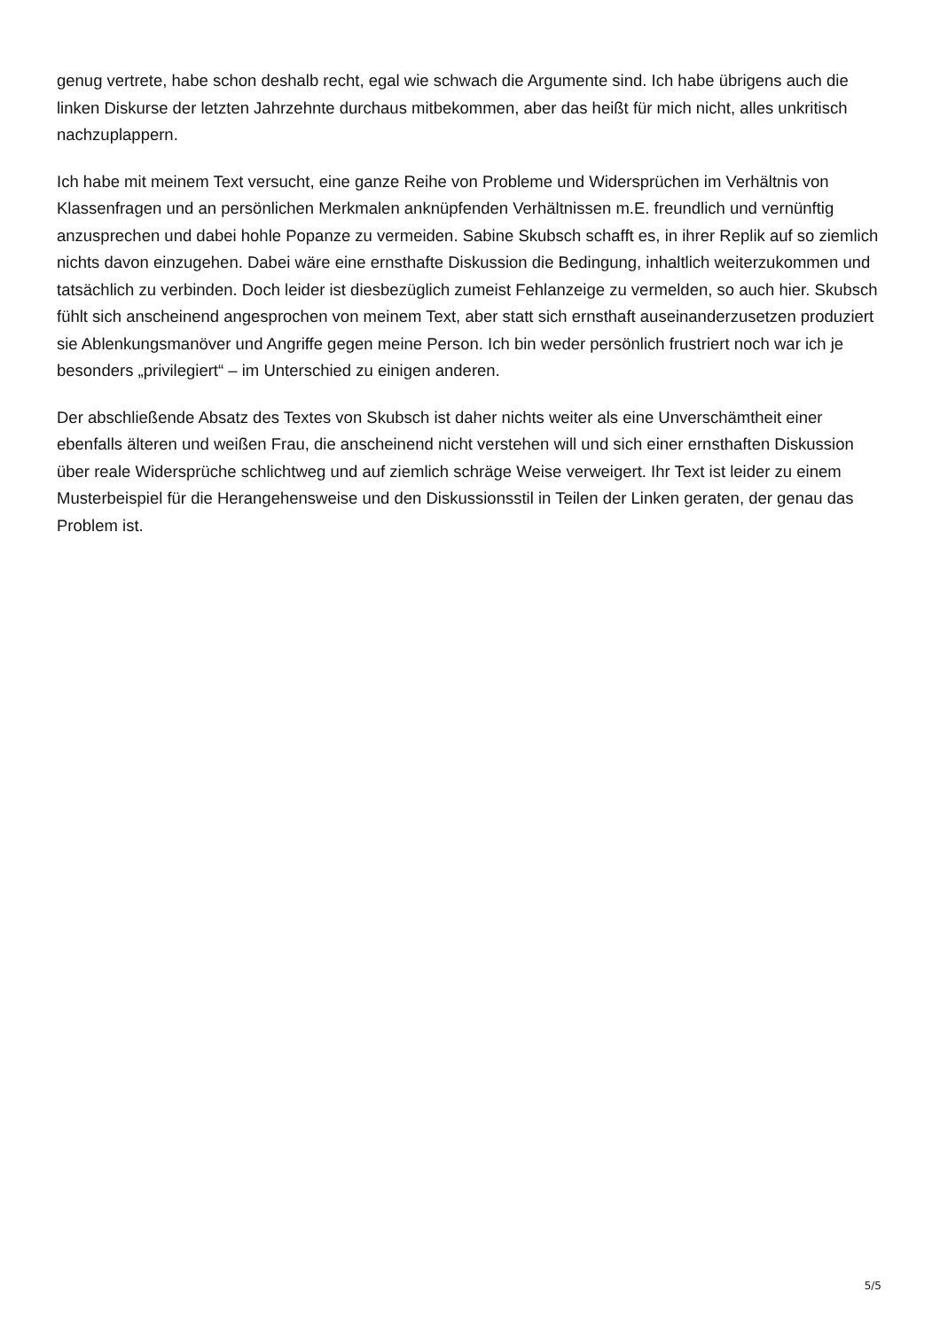genug vertrete, habe schon deshalb recht, egal wie schwach die Argumente sind. Ich habe übrigens auch die linken Diskurse der letzten Jahrzehnte durchaus mitbekommen, aber das heißt für mich nicht, alles unkritisch nachzuplappern.
Ich habe mit meinem Text versucht, eine ganze Reihe von Probleme und Widersprüchen im Verhältnis von Klassenfragen und an persönlichen Merkmalen anknüpfenden Verhältnissen m.E. freundlich und vernünftig anzusprechen und dabei hohle Popanze zu vermeiden. Sabine Skubsch schafft es, in ihrer Replik auf so ziemlich nichts davon einzugehen. Dabei wäre eine ernsthafte Diskussion die Bedingung, inhaltlich weiterzukommen und tatsächlich zu verbinden. Doch leider ist diesbezüglich zumeist Fehlanzeige zu vermelden, so auch hier. Skubsch fühlt sich anscheinend angesprochen von meinem Text, aber statt sich ernsthaft auseinanderzusetzen produziert sie Ablenkungsmanöver und Angriffe gegen meine Person. Ich bin weder persönlich frustriert noch war ich je besonders „privilegiert“ – im Unterschied zu einigen anderen.
Der abschließende Absatz des Textes von Skubsch ist daher nichts weiter als eine Unverschämtheit einer ebenfalls älteren und weißen Frau, die anscheinend nicht verstehen will und sich einer ernsthaften Diskussion über reale Widersprüche schlichtweg und auf ziemlich schräge Weise verweigert. Ihr Text ist leider zu einem Musterbeispiel für die Herangehensweise und den Diskussionsstil in Teilen der Linken geraten, der genau das Problem ist.
5/5